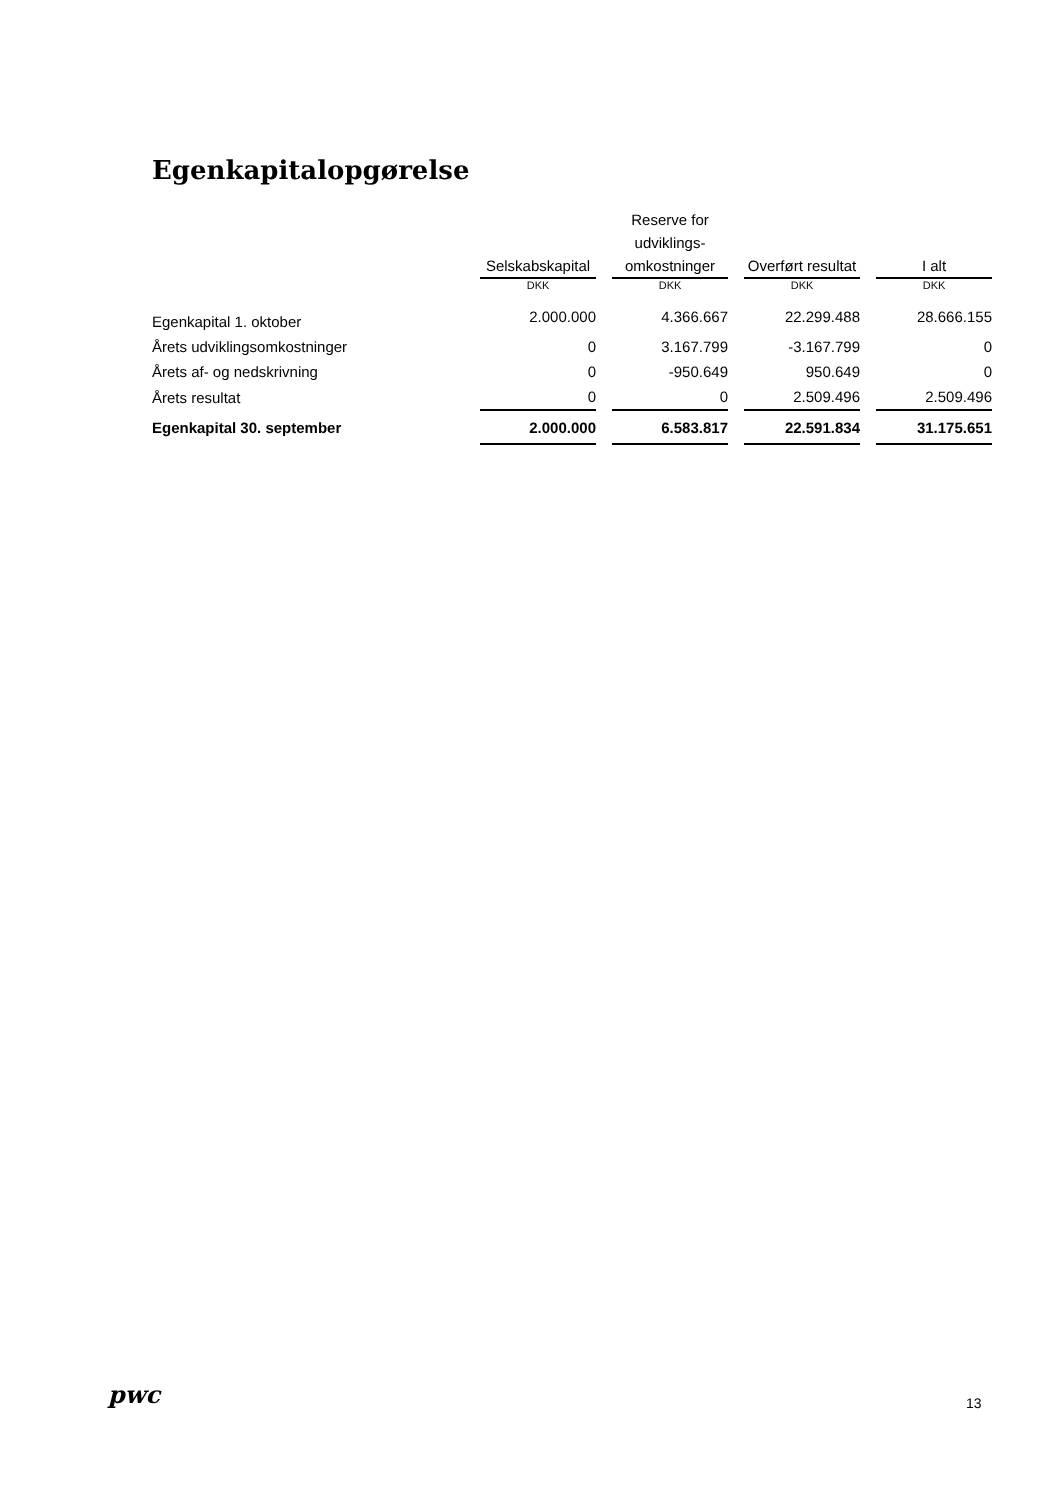Egenkapitalopgørelse
| | Selskabskapital | | Reserve for udviklings-omkostninger | | Overført resultat | | I alt |
| --- | --- | --- | --- | --- | --- | --- | --- |
| | DKK | | DKK | | DKK | | DKK |
| Egenkapital 1. oktober | 2.000.000 | | 4.366.667 | | 22.299.488 | | 28.666.155 |
| Årets udviklingsomkostninger | 0 | | 3.167.799 | | -3.167.799 | | 0 |
| Årets af- og nedskrivning | 0 | | -950.649 | | 950.649 | | 0 |
| Årets resultat | 0 | | 0 | | 2.509.496 | | 2.509.496 |
| Egenkapital 30. september | 2.000.000 | | 6.583.817 | | 22.591.834 | | 31.175.651 |
pwc 13